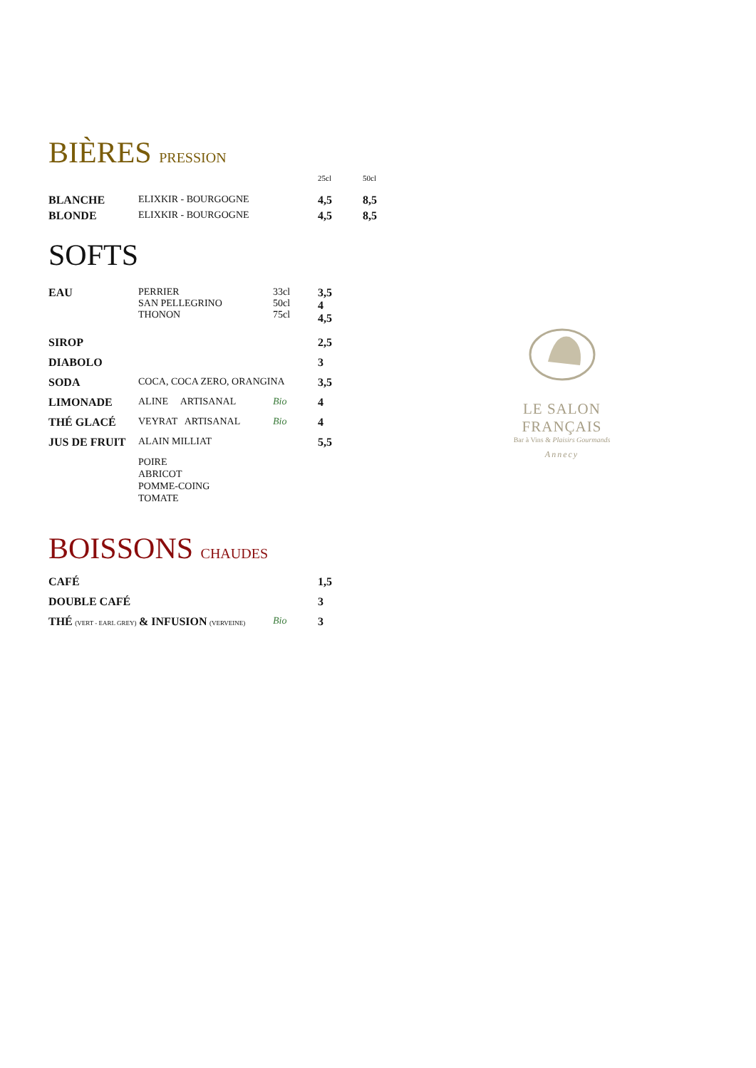BIÈRES PRESSION
| | | 25cl | 50cl |
| BLANCHE | ELIXKIR - BOURGOGNE | 4,5 | 8,5 |
| BLONDE | ELIXKIR - BOURGOGNE | 4,5 | 8,5 |
SOFTS
| EAU | PERRIER SAN PELLEGRINO THONON | 33cl 50cl 75cl | 3,5 4 4,5 |
| SIROP | | | 2,5 |
| DIABOLO | | | 3 |
| SODA | COCA, COCA ZERO, ORANGINA | | 3,5 |
| LIMONADE | ALINE ARTISANAL | Bio | 4 |
| THÉ GLACÉ | VEYRAT ARTISANAL | Bio | 4 |
| JUS DE FRUIT | ALAIN MILLIAT | | 5,5 |
| | POIRE ABRICOT POMME-COING TOMATE | | |
BOISSONS CHAUDES
| CAFÉ | | 1,5 |
| DOUBLE CAFÉ | | 3 |
| THÉ (VERT - EARL GREY) & INFUSION (VERVEINE) | Bio | 3 |
LE SALON FRANÇAIS
Bar à Vins & Plaisirs Gourmands
Annecy